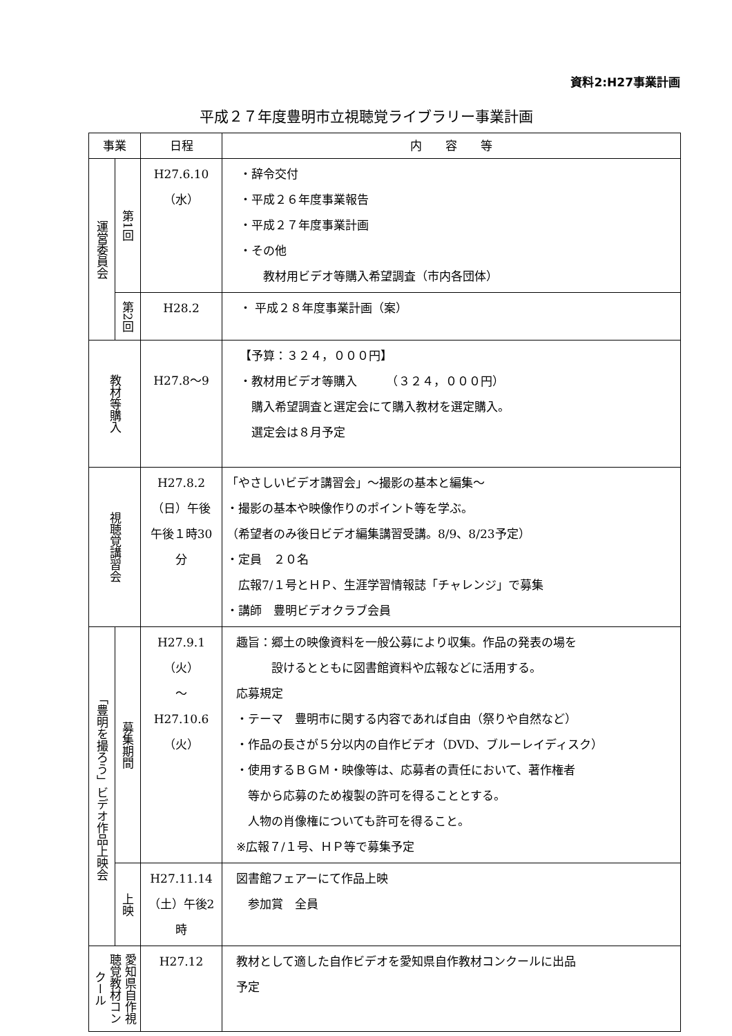資料2:H27事業計画
平成２７年度豊明市立視聴覚ライブラリー事業計画
| 事業 | | 日程 | 内 容 等 |
| --- | --- | --- | --- |
| 運営委員会 | 第1回 | H27.6.10 （水） | ・辞令交付 ・平成２６年度事業報告 ・平成２７年度事業計画 ・その他 教材用ビデオ等購入希望調査（市内各団体） |
| | 第2回 | H28.2 | ・ 平成２８年度事業計画（案） |
| 教材等購入 | | H27.8～9 | 【予算：３２４，０００円】 ・教材用ビデオ等購入 （３２４，０００円） 購入希望調査と選定会にて購入教材を選定購入。 選定会は８月予定 |
| 視聴覚講習会 | | H27.8.2 （日）午後 午後１時30分 | 「やさしいビデオ講習会」～撮影の基本と編集～ ・撮影の基本や映像作りのポイント等を学ぶ。 （希望者のみ後日ビデオ編集講習受講。8/9、8/23予定） ・定員 ２０名 広報7/１号とＨＰ、生涯学習情報誌「チャレンジ」で募集 ・講師 豊明ビデオクラブ会員 |
| 「豊明を撮ろう」ビデオ作品上映会 | 募集期間 | H27.9.1 （火） ～ H27.10.6 （火） | 趣旨：郷土の映像資料を一般公募により収集。作品の発表の場を 設けるとともに図書館資料や広報などに活用する。 応募規定 ・テーマ 豊明市に関する内容であれば自由（祭りや自然など） ・作品の長さが５分以内の自作ビデオ（DVD、ブルーレイディスク） ・使用するＢＧＭ・映像等は、応募者の責任において、著作権者 等から応募のため複製の許可を得ることとする。 人物の肖像権についても許可を得ること。 ※広報７/１号、ＨＰ等で募集予定 |
| | 上映 | H27.11.14 （土）午後2時 | 図書館フェアーにて作品上映 参加賞 全員 |
| 愛知県自作視聴覚教材コンクール | | H27.12 | 教材として適した自作ビデオを愛知県自作教材コンクールに出品 予定 |